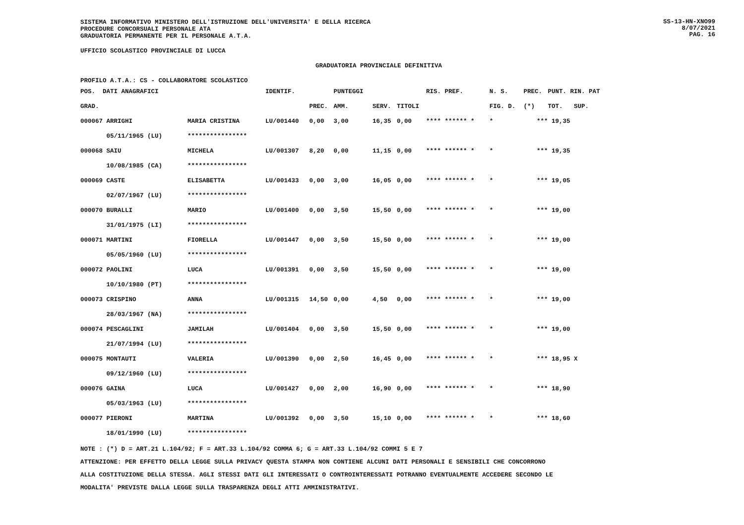SISTEMA INFORMATIVO MINISTERO DELL'ISTRUZIONE DELL'UNIVERSITA' E DELLA RICERCA
PROCEDURE CONCORSUALI PERSONALE ATA
GRADUATORIA PERMANENTE PER IL PERSONALE A.T.A.
SS-13-HN-XNO99
8/07/2021
PAG. 16
UFFICIO SCOLASTICO PROVINCIALE DI LUCCA
GRADUATORIA PROVINCIALE DEFINITIVA
PROFILO A.T.A.: CS - COLLABORATORE SCOLASTICO
| POS. DATI ANAGRAFICI | | IDENTIF. | | PUNTEGGI | | | RIS. PREF. | N. S. | PREC. | PUNT. RIN. PAT |
| --- | --- | --- | --- | --- | --- | --- | --- | --- | --- | --- |
| GRAD. | | | PREC. | AMM. | SERV. | TITOLI | | FIG. D. | (*) | TOT. SUP. |
| 000067 ARRIGHI | MARIA CRISTINA | LU/001440 | 0,00 | 3,00 | 16,35 | 0,00 | **** ****** * | * | *** | 19,35 |
| 05/11/1965 (LU) | **************** | | | | | | | | | |
| 000068 SAIU | MICHELA | LU/001307 | 8,20 | 0,00 | 11,15 | 0,00 | **** ****** * | * | *** | 19,35 |
| 10/08/1985 (CA) | **************** | | | | | | | | | |
| 000069 CASTE | ELISABETTA | LU/001433 | 0,00 | 3,00 | 16,05 | 0,00 | **** ****** * | * | *** | 19,05 |
| 02/07/1967 (LU) | **************** | | | | | | | | | |
| 000070 BURALLI | MARIO | LU/001400 | 0,00 | 3,50 | 15,50 | 0,00 | **** ****** * | * | *** | 19,00 |
| 31/01/1975 (LI) | **************** | | | | | | | | | |
| 000071 MARTINI | FIORELLA | LU/001447 | 0,00 | 3,50 | 15,50 | 0,00 | **** ****** * | * | *** | 19,00 |
| 05/05/1960 (LU) | **************** | | | | | | | | | |
| 000072 PAOLINI | LUCA | LU/001391 | 0,00 | 3,50 | 15,50 | 0,00 | **** ****** * | * | *** | 19,00 |
| 10/10/1980 (PT) | **************** | | | | | | | | | |
| 000073 CRISPINO | ANNA | LU/001315 | 14,50 | 0,00 | 4,50 | 0,00 | **** ****** * | * | *** | 19,00 |
| 28/03/1967 (NA) | **************** | | | | | | | | | |
| 000074 PESCAGLINI | JAMILAH | LU/001404 | 0,00 | 3,50 | 15,50 | 0,00 | **** ****** * | * | *** | 19,00 |
| 21/07/1994 (LU) | **************** | | | | | | | | | |
| 000075 MONTAUTI | VALERIA | LU/001390 | 0,00 | 2,50 | 16,45 | 0,00 | **** ****** * | * | *** | 18,95 X |
| 09/12/1960 (LU) | **************** | | | | | | | | | |
| 000076 GAINA | LUCA | LU/001427 | 0,00 | 2,00 | 16,90 | 0,00 | **** ****** * | * | *** | 18,90 |
| 05/03/1963 (LU) | **************** | | | | | | | | | |
| 000077 PIERONI | MARTINA | LU/001392 | 0,00 | 3,50 | 15,10 | 0,00 | **** ****** * | * | *** | 18,60 |
| 18/01/1990 (LU) | **************** | | | | | | | | | |
NOTE : (*) D = ART.21 L.104/92; F = ART.33 L.104/92 COMMA 6; G = ART.33 L.104/92 COMMI 5 E 7
ATTENZIONE: PER EFFETTO DELLA LEGGE SULLA PRIVACY QUESTA STAMPA NON CONTIENE ALCUNI DATI PERSONALI E SENSIBILI CHE CONCORRONO
ALLA COSTITUZIONE DELLA STESSA. AGLI STESSI DATI GLI INTERESSATI O CONTROINTERESSATI POTRANNO EVENTUALMENTE ACCEDERE SECONDO LE
MODALITA' PREVISTE DALLA LEGGE SULLA TRASPARENZA DEGLI ATTI AMMINISTRATIVI.